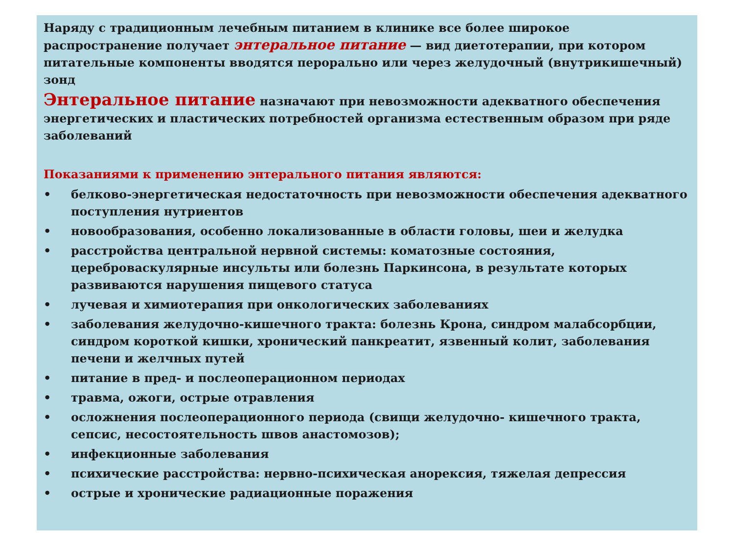Наряду с традиционным лечебным питанием в клинике все более широкое распространение получает энтеральное питание — вид диетотерапии, при котором питательные компоненты вводятся перорально или через желудочный (внутрикишечный) зонд
Энтеральное питание назначают при невозможности адекватного обеспечения энергетических и пластических потребностей организма естественным образом при ряде заболеваний
Показаниями к применению энтерального питания являются:
• белково-энергетическая недостаточность при невозможности обеспечения адекватного поступления нутриентов
• новообразования, особенно локализованные в области головы, шеи и желудка
• расстройства центральной нервной системы: коматозные состояния, цереброваскулярные инсульты или болезнь Паркинсона, в результате которых развиваются нарушения пищевого статуса
• лучевая и химиотерапия при онкологических заболеваниях
• заболевания желудочно-кишечного тракта: болезнь Крона, синдром малабсорбции, синдром короткой кишки, хронический панкреатит, язвенный колит, заболевания печени и желчных путей
• питание в пред- и послеоперационном периодах
• травма, ожоги, острые отравления
• осложнения послеоперационного периода (свищи желудочно- кишечного тракта, сепсис, несостоятельность швов анастомозов);
• инфекционные заболевания
• психические расстройства: нервно-психическая анорексия, тяжелая депрессия
• острые и хронические радиационные поражения